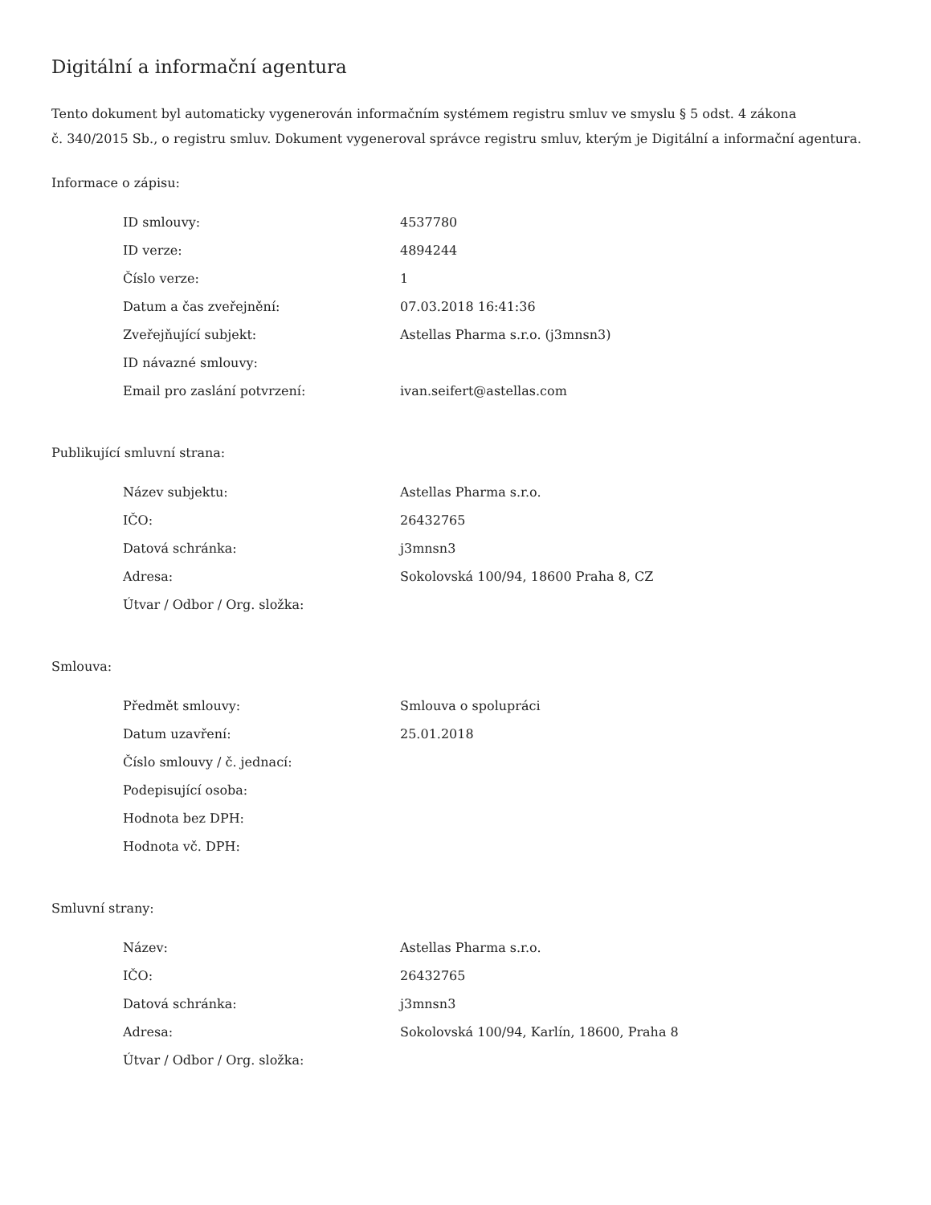Digitální a informační agentura
Tento dokument byl automaticky vygenerován informačním systémem registru smluv ve smyslu § 5 odst. 4 zákona
č. 340/2015 Sb., o registru smluv. Dokument vygeneroval správce registru smluv, kterým je Digitální a informační agentura.
Informace o zápisu:
| ID smlouvy: | 4537780 |
| ID verze: | 4894244 |
| Číslo verze: | 1 |
| Datum a čas zveřejnění: | 07.03.2018 16:41:36 |
| Zveřejňující subjekt: | Astellas Pharma s.r.o. (j3mnsn3) |
| ID návazné smlouvy: | |
| Email pro zaslání potvrzení: | ivan.seifert@astellas.com |
Publikující smluvní strana:
| Název subjektu: | Astellas Pharma s.r.o. |
| IČO: | 26432765 |
| Datová schránka: | j3mnsn3 |
| Adresa: | Sokolovská 100/94, 18600 Praha 8, CZ |
| Útvar / Odbor / Org. složka: | |
Smlouva:
| Předmět smlouvy: | Smlouva o spolupráci |
| Datum uzavření: | 25.01.2018 |
| Číslo smlouvy / č. jednací: | |
| Podepisující osoba: | |
| Hodnota bez DPH: | |
| Hodnota vč. DPH: | |
Smluvní strany:
| Název: | Astellas Pharma s.r.o. |
| IČO: | 26432765 |
| Datová schránka: | j3mnsn3 |
| Adresa: | Sokolovská 100/94, Karlín, 18600, Praha 8 |
| Útvar / Odbor / Org. složka: | |